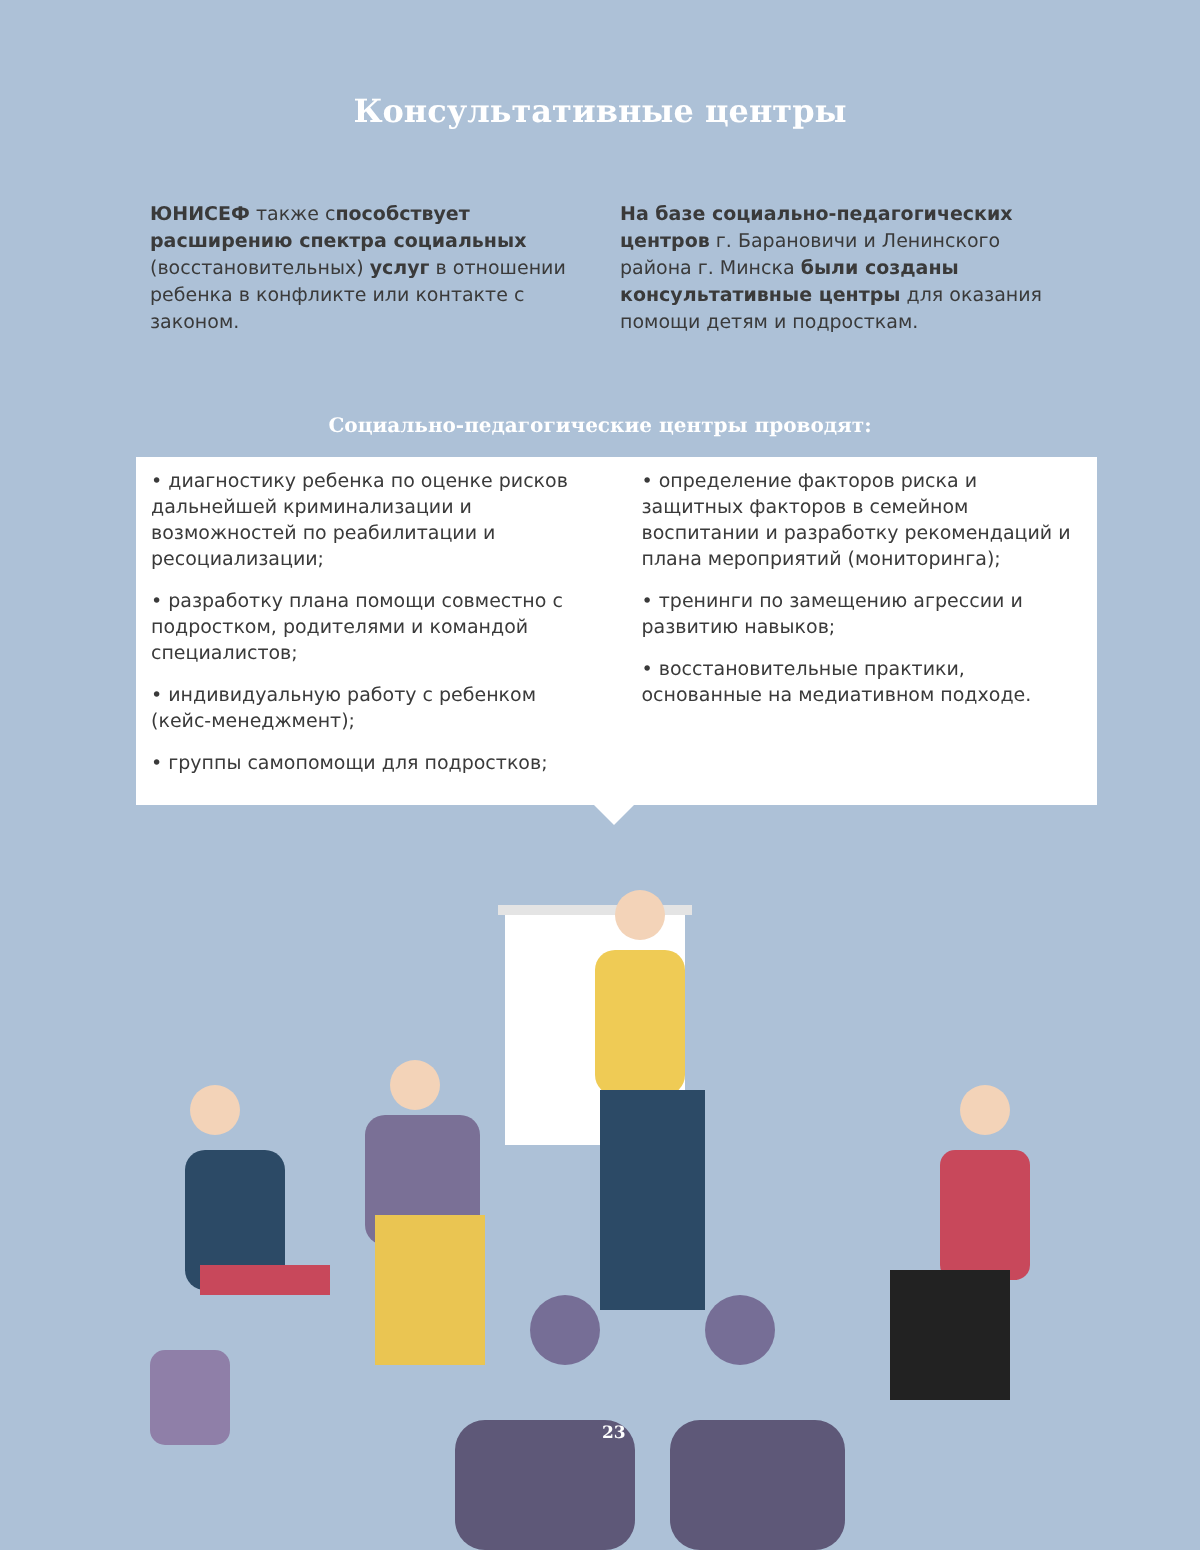Консультативные центры
ЮНИСЕФ также способствует расширению спектра социальных (восстановительных) услуг в отношении ребенка в конфликте или контакте с законом.
На базе социально-педагогических центров г. Барановичи и Ленинского района г. Минска были созданы консультативные центры для оказания помощи детям и подросткам.
Социально-педагогические центры проводят:
• диагностику ребенка по оценке рисков дальнейшей криминализации и возможностей по реабилитации и ресоциализации;
• разработку плана помощи совместно с подростком, родителями и командой специалистов;
• индивидуальную работу с ребенком (кейс-менеджмент);
• группы самопомощи для подростков;
• определение факторов риска и защитных факторов в семейном воспитании и разработку рекомендаций и плана мероприятий (мониторинга);
• тренинги по замещению агрессии и развитию навыков;
• восстановительные практики, основанные на медиативном подходе.
23